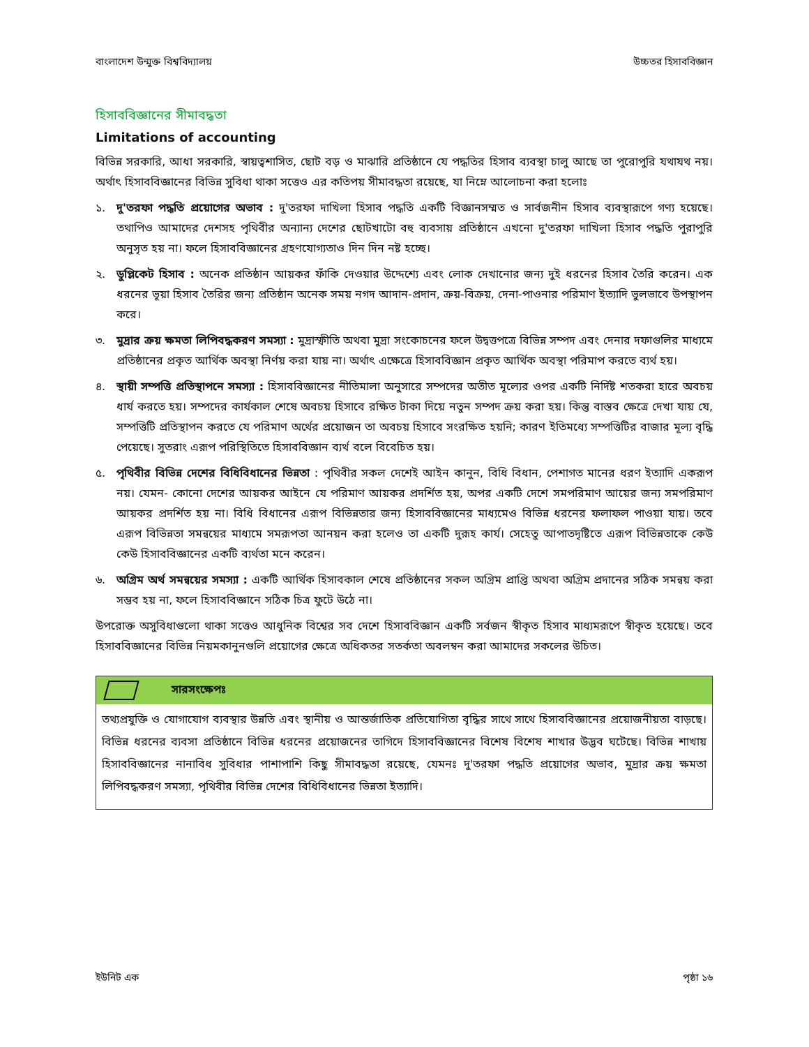বাংলাদেশ উন্মুক্ত বিশ্ববিদ্যালয় উচ্চতর হিসাববিজ্ঞান
হিসাববিজ্ঞানের সীমাবদ্ধতা
Limitations of accounting
বিভিন্ন সরকারি, আধা সরকারি, স্বায়ত্বশাসিত, ছোট বড় ও মাঝারি প্রতিষ্ঠানে যে পদ্ধতির হিসাব ব্যবস্থা চালু আছে তা পুরোপুরি যথাযথ নয়। অর্থাৎ হিসাববিজ্ঞানের বিভিন্ন সুবিধা থাকা সত্তেও এর কতিপয় সীমাবদ্ধতা রয়েছে, যা নিম্নে আলোচনা করা হলোঃ
১. দু'তরফা পদ্ধতি প্রয়োগের অভাব : দু'তরফা দাখিলা হিসাব পদ্ধতি একটি বিজ্ঞানসম্মত ও সার্বজনীন হিসাব ব্যবস্থারূপে গণ্য হয়েছে। তথাপিও আমাদের দেশসহ পৃথিবীর অন্যান্য দেশের ছোটখাটো বহু ব্যবসায় প্রতিষ্ঠানে এখনো দু'তরফা দাখিলা হিসাব পদ্ধতি পুরাপুরি অনুসৃত হয় না। ফলে হিসাববিজ্ঞানের গ্রহণযোগ্যতাও দিন দিন নষ্ট হচ্ছে।
২. ডুপ্লিকেট হিসাব : অনেক প্রতিষ্ঠান আয়কর ফাঁকি দেওয়ার উদ্দেশ্যে এবং লোক দেখানোর জন্য দুই ধরনের হিসাব তৈরি করেন। এক ধরনের ভূয়া হিসাব তৈরির জন্য প্রতিষ্ঠান অনেক সময় নগদ আদান-প্রদান, ক্রয়-বিক্রয়, দেনা-পাওনার পরিমাণ ইত্যাদি ভুলভাবে উপস্থাপন করে।
৩. মুদ্রার ক্রয় ক্ষমতা লিপিবদ্ধকরণ সমস্যা : মুদ্রাস্ফীতি অথবা মুদ্রা সংকোচনের ফলে উদ্বত্তপত্রে বিভিন্ন সম্পদ এবং দেনার দফাগুলির মাধ্যমে প্রতিষ্ঠানের প্রকৃত আর্থিক অবস্থা নির্ণয় করা যায় না। অর্থাৎ এক্ষেত্রে হিসাববিজ্ঞান প্রকৃত আর্থিক অবস্থা পরিমাপ করতে ব্যর্থ হয়।
৪. স্থায়ী সম্পত্তি প্রতিস্থাপনে সমস্যা : হিসাববিজ্ঞানের নীতিমালা অনুসারে সম্পদের অতীত মূল্যের ওপর একটি নির্দিষ্ট শতকরা হারে অবচয় ধার্য করতে হয়। সম্পদের কার্যকাল শেষে অবচয় হিসাবে রক্ষিত টাকা দিয়ে নতুন সম্পদ ক্রয় করা হয়। কিন্তু বাস্তব ক্ষেত্রে দেখা যায় যে, সম্পত্তিটি প্রতিস্থাপন করতে যে পরিমাণ অর্থের প্রয়োজন তা অবচয় হিসাবে সংরক্ষিত হয়নি; কারণ ইতিমধ্যে সম্পত্তিটির বাজার মূল্য বৃদ্ধি পেয়েছে। সুতরাং এরূপ পরিস্থিতিতে হিসাববিজ্ঞান ব্যর্থ বলে বিবেচিত হয়।
৫. পৃথিবীর বিভিন্ন দেশের বিধিবিধানের ভিন্নতা : পৃথিবীর সকল দেশেই আইন কানুন, বিধি বিধান, পেশাগত মানের ধরণ ইত্যাদি একরূপ নয়। যেমন- কোনো দেশের আয়কর আইনে যে পরিমাণ আয়কর প্রদর্শিত হয়, অপর একটি দেশে সমপরিমাণ আয়ের জন্য সমপরিমাণ আয়কর প্রদর্শিত হয় না। বিধি বিধানের এরূপ বিভিন্নতার জন্য হিসাববিজ্ঞানের মাধ্যমেও বিভিন্ন ধরনের ফলাফল পাওয়া যায়। তবে এরূপ বিভিন্নতা সমন্বয়ের মাধ্যমে সমরূপতা আনয়ন করা হলেও তা একটি দুরূহ কার্য। সেহেতু আপাতদৃষ্টিতে এরূপ বিভিন্নতাকে কেউ কেউ হিসাববিজ্ঞানের একটি ব্যর্থতা মনে করেন।
৬. অগ্রিম অর্থ সমন্বয়ের সমস্যা : একটি আর্থিক হিসাবকাল শেষে প্রতিষ্ঠানের সকল অগ্রিম প্রাপ্তি অথবা অগ্রিম প্রদানের সঠিক সমন্বয় করা সম্ভব হয় না, ফলে হিসাববিজ্ঞানে সঠিক চিত্র ফুটে উঠে না।
উপরোক্ত অসুবিধাগুলো থাকা সত্তেও আধুনিক বিশ্বের সব দেশে হিসাববিজ্ঞান একটি সর্বজন স্বীকৃত হিসাব মাধ্যমরূপে স্বীকৃত হয়েছে। তবে হিসাববিজ্ঞানের বিভিন্ন নিয়মকানুনগুলি প্রয়োগের ক্ষেত্রে অধিকতর সতর্কতা অবলম্বন করা আমাদের সকলের উচিত।
সারসংক্ষেপঃ
তথ্যপ্রযুক্তি ও যোগাযোগ ব্যবস্থার উন্নতি এবং স্থানীয় ও আন্তর্জাতিক প্রতিযোগিতা বৃদ্ধির সাথে সাথে হিসাববিজ্ঞানের প্রয়োজনীয়তা বাড়ছে। বিভিন্ন ধরনের ব্যবসা প্রতিষ্ঠানে বিভিন্ন ধরনের প্রয়োজনের তাগিদে হিসাববিজ্ঞানের বিশেষ বিশেষ শাখার উদ্ভব ঘটেছে। বিভিন্ন শাখায় হিসাববিজ্ঞানের নানাবিধ সুবিধার পাশাপাশি কিছু সীমাবদ্ধতা রয়েছে, যেমনঃ দু'তরফা পদ্ধতি প্রয়োগের অভাব, মুদ্রার ক্রয় ক্ষমতা লিপিবদ্ধকরণ সমস্যা, পৃথিবীর বিভিন্ন দেশের বিধিবিধানের ভিন্নতা ইত্যাদি।
ইউনিট এক পৃষ্ঠা ১৬